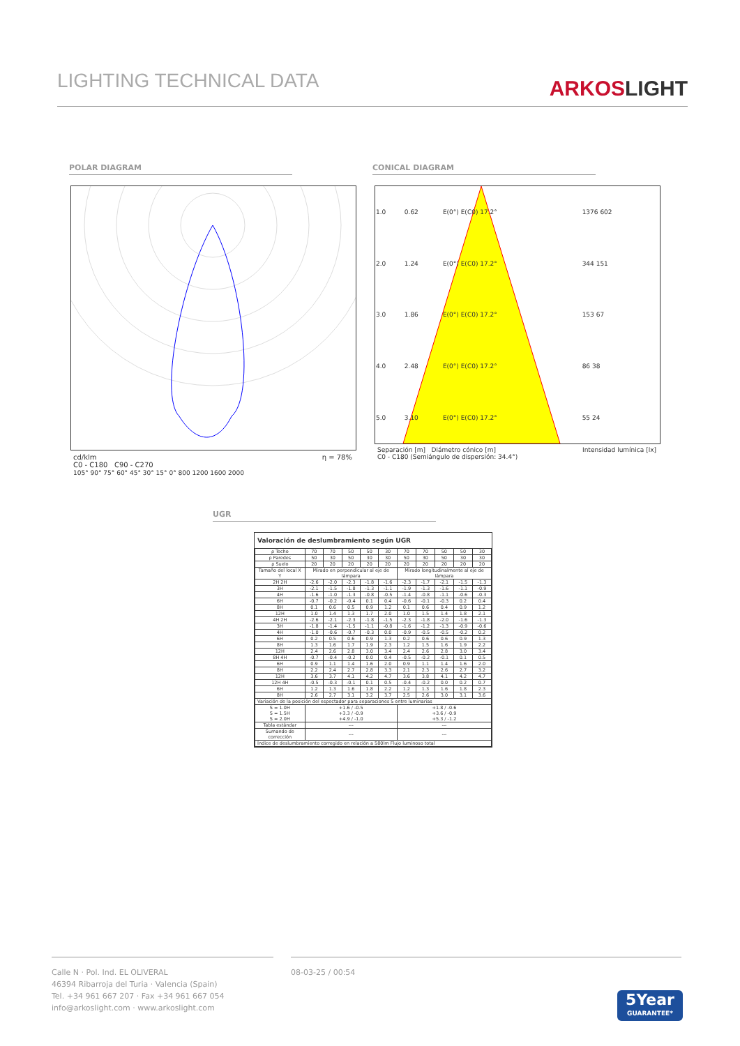LIGHTING TECHNICAL DATA
ARKOSLIGHT
POLAR DIAGRAM CONICAL DIAGRAM
cd/klm η = 78%
C0 - C180 C90 - C270
105° 90° 75° 60° 45° 30° 15° 0° 800 1200 1600 2000
| 1.0 | 0.62 | E(0°) E(C0) 17.2° | 1376 602 |
| 2.0 | 1.24 | E(0°) E(C0) 17.2° | 344 151 |
| 3.0 | 1.86 | E(0°) E(C0) 17.2° | 153 67 |
| 4.0 | 2.48 | E(0°) E(C0) 17.2° | 86 38 |
| 5.0 | 3.10 | E(0°) E(C0) 17.2° | 55 24 |
Separación [m] Diámetro cónico [m] Intensidad lumínica [lx]
C0 - C180 (Semiángulo de dispersión: 34.4°)
UGR
Valoración de deslumbramiento según UGR
| ρ Techo | 70 | 70 | 50 | 50 | 30 | 70 | 70 | 50 | 50 | 30 |
| ρ Paredes | 50 | 30 | 50 | 30 | 30 | 50 | 30 | 50 | 30 | 30 |
| ρ Suelo | 20 | 20 | 20 | 20 | 20 | 20 | 20 | 20 | 20 | 20 |
| Tamaño del local X Y | Mirado en perpendicular al eje de lámpara | | | | | Mirado longitudinalmente al eje de lámpara | | | | |
| 2H 2H | -2.6 | -2.0 | -2.3 | -1.8 | -1.6 | -2.3 | -1.7 | -2.1 | -1.5 | -1.3 |
| 3H | -2.1 | -1.5 | -1.8 | -1.3 | -1.1 | -1.9 | -1.3 | -1.6 | -1.1 | -0.9 |
| 4H | -1.6 | -1.0 | -1.3 | -0.8 | -0.5 | -1.4 | -0.8 | -1.1 | -0.6 | -0.3 |
| 6H | -0.7 | -0.2 | -0.4 | 0.1 | 0.4 | -0.6 | -0.1 | -0.3 | 0.2 | 0.4 |
| 8H | 0.1 | 0.6 | 0.5 | 0.9 | 1.2 | 0.1 | 0.6 | 0.4 | 0.9 | 1.2 |
| 12H | 1.0 | 1.4 | 1.3 | 1.7 | 2.0 | 1.0 | 1.5 | 1.4 | 1.8 | 2.1 |
| 4H 2H | -2.6 | -2.1 | -2.3 | -1.8 | -1.5 | -2.3 | -1.8 | -2.0 | -1.6 | -1.3 |
| 3H | -1.8 | -1.4 | -1.5 | -1.1 | -0.8 | -1.6 | -1.2 | -1.3 | -0.9 | -0.6 |
| 4H | -1.0 | -0.6 | -0.7 | -0.3 | 0.0 | -0.9 | -0.5 | -0.5 | -0.2 | 0.2 |
| 6H | 0.2 | 0.5 | 0.6 | 0.9 | 1.3 | 0.2 | 0.6 | 0.6 | 0.9 | 1.3 |
| 8H | 1.3 | 1.6 | 1.7 | 1.9 | 2.3 | 1.2 | 1.5 | 1.6 | 1.9 | 2.2 |
| 12H | 2.4 | 2.6 | 2.8 | 3.0 | 3.4 | 2.4 | 2.6 | 2.8 | 3.0 | 3.4 |
| 8H 4H | -0.7 | -0.4 | -0.2 | 0.0 | 0.4 | -0.5 | -0.2 | -0.1 | 0.1 | 0.5 |
| 6H | 0.9 | 1.1 | 1.4 | 1.6 | 2.0 | 0.9 | 1.1 | 1.4 | 1.6 | 2.0 |
| 8H | 2.2 | 2.4 | 2.7 | 2.8 | 3.3 | 2.1 | 2.3 | 2.6 | 2.7 | 3.2 |
| 12H | 3.6 | 3.7 | 4.1 | 4.2 | 4.7 | 3.6 | 3.8 | 4.1 | 4.2 | 4.7 |
| 12H 4H | -0.5 | -0.3 | -0.1 | 0.1 | 0.5 | -0.4 | -0.2 | 0.0 | 0.2 | 0.7 |
| 6H | 1.2 | 1.3 | 1.6 | 1.8 | 2.2 | 1.2 | 1.3 | 1.6 | 1.8 | 2.3 |
| 8H | 2.6 | 2.7 | 3.1 | 3.2 | 3.7 | 2.5 | 2.6 | 3.0 | 3.1 | 3.6 |
| Variación de la posición del espectador para separaciones S entre luminarias | | | | | | | | | | |
| S = 1.0H S = 1.5H S = 2.0H | +1.6 / -0.5 +3.3 / -0.9 +4.9 / -1.0 | | | | | +1.8 / -0.6 +3.6 / -0.9 +5.3 / -1.2 | | | | |
| Tabla estándar | --- | | | | | --- | | | | |
| Sumando de corrección | --- | | | | | --- | | | | |
| Índice de deslumbramiento corregido en relación a 580lm Flujo luminoso total | | | | | | | | | | |
Calle N · Pol. Ind. EL OLIVERAL
46394 Ribarroja del Turia · Valencia (Spain)
Tel. +34 961 667 207 · Fax +34 961 667 054
info@arkoslight.com · www.arkoslight.com
08-03-25 / 00:54
5Year
GUARANTEE*